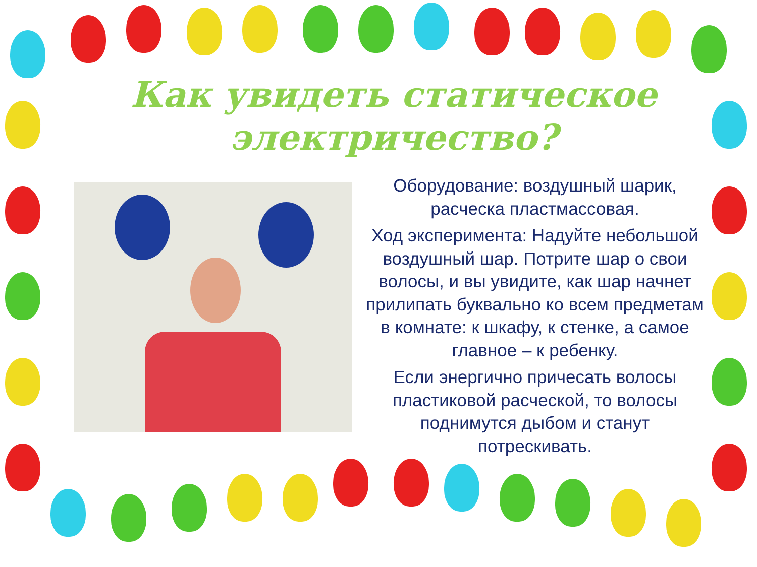Как увидеть статическое электричество?
Оборудование: воздушный шарик, расческа пластмассовая.
Ход эксперимента: Надуйте небольшой воздушный шар. Потрите шар о свои волосы, и вы увидите, как шар начнет прилипать буквально ко всем предметам в комнате: к шкафу, к стенке, а самое главное – к ребенку.
Если энергично причесать волосы пластиковой расческой, то волосы поднимутся дыбом и станут потрескивать.